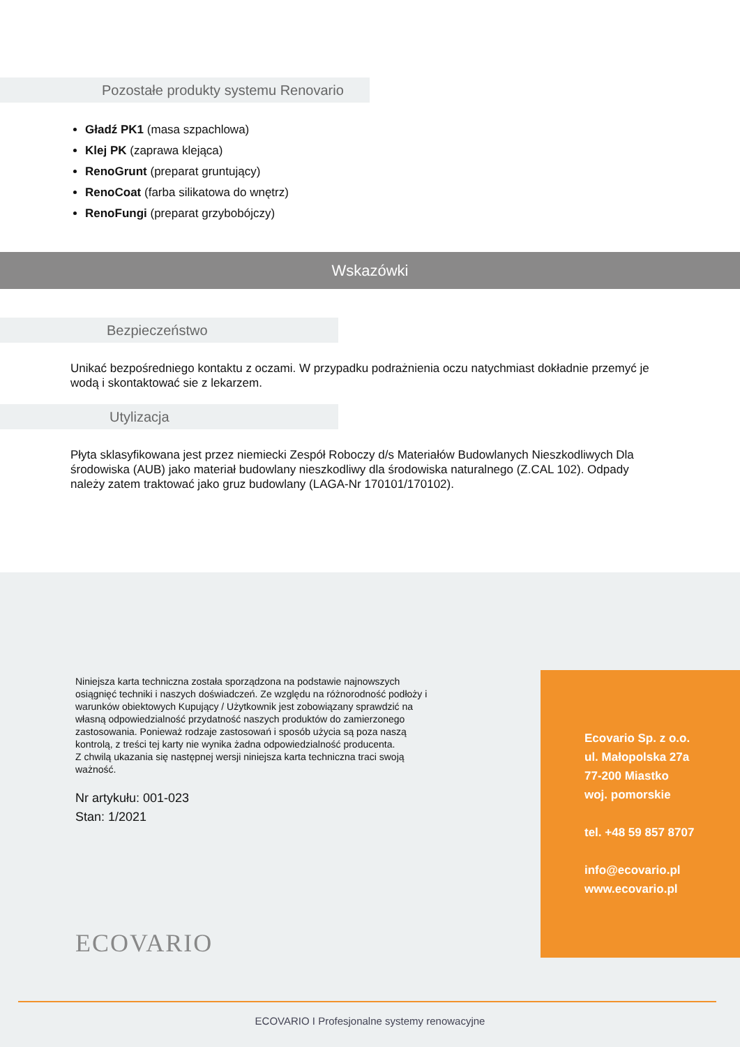Pozostałe produkty systemu Renovario
Gładź PK1 (masa szpachlowa)
Klej PK (zaprawa klejąca)
RenoGrunt (preparat gruntujący)
RenoCoat (farba silikatowa do wnętrz)
RenoFungi (preparat grzybobójczy)
Wskazówki
Bezpieczeństwo
Unikać bezpośredniego kontaktu z oczami. W przypadku podrażnienia oczu natychmiast dokładnie przemyć je wodą i skontaktować sie z lekarzem.
Utylizacja
Płyta sklasyfikowana jest przez niemiecki Zespół Roboczy d/s Materiałów Budowlanych Nieszkodliwych Dla środowiska (AUB) jako materiał budowlany nieszkodliwy dla środowiska naturalnego (Z.CAL 102). Odpady należy zatem traktować jako gruz budowlany (LAGA-Nr 170101/170102).
Niniejsza karta techniczna została sporządzona na podstawie najnowszych osiągnięć techniki i naszych doświadczeń. Ze względu na różnorodność podłoży i warunków obiektowych Kupujący / Użytkownik jest zobowiązany sprawdzić na własną odpowiedzialność przydatność naszych produktów do zamierzonego zastosowania. Ponieważ rodzaje zastosowań i sposób użycia są poza naszą kontrolą, z treści tej karty nie wynika żadna odpowiedzialność producenta.
Z chwilą ukazania się następnej wersji niniejsza karta techniczna traci swoją ważność.
Nr artykułu: 001-023
Stan: 1/2021
ECOVARIO
Ecovario Sp. z o.o.
ul. Małopolska 27a
77-200 Miastko
woj. pomorskie
tel. +48 59 857 8707
info@ecovario.pl
www.ecovario.pl
ECOVARIO I Profesjonalne systemy renowacyjne